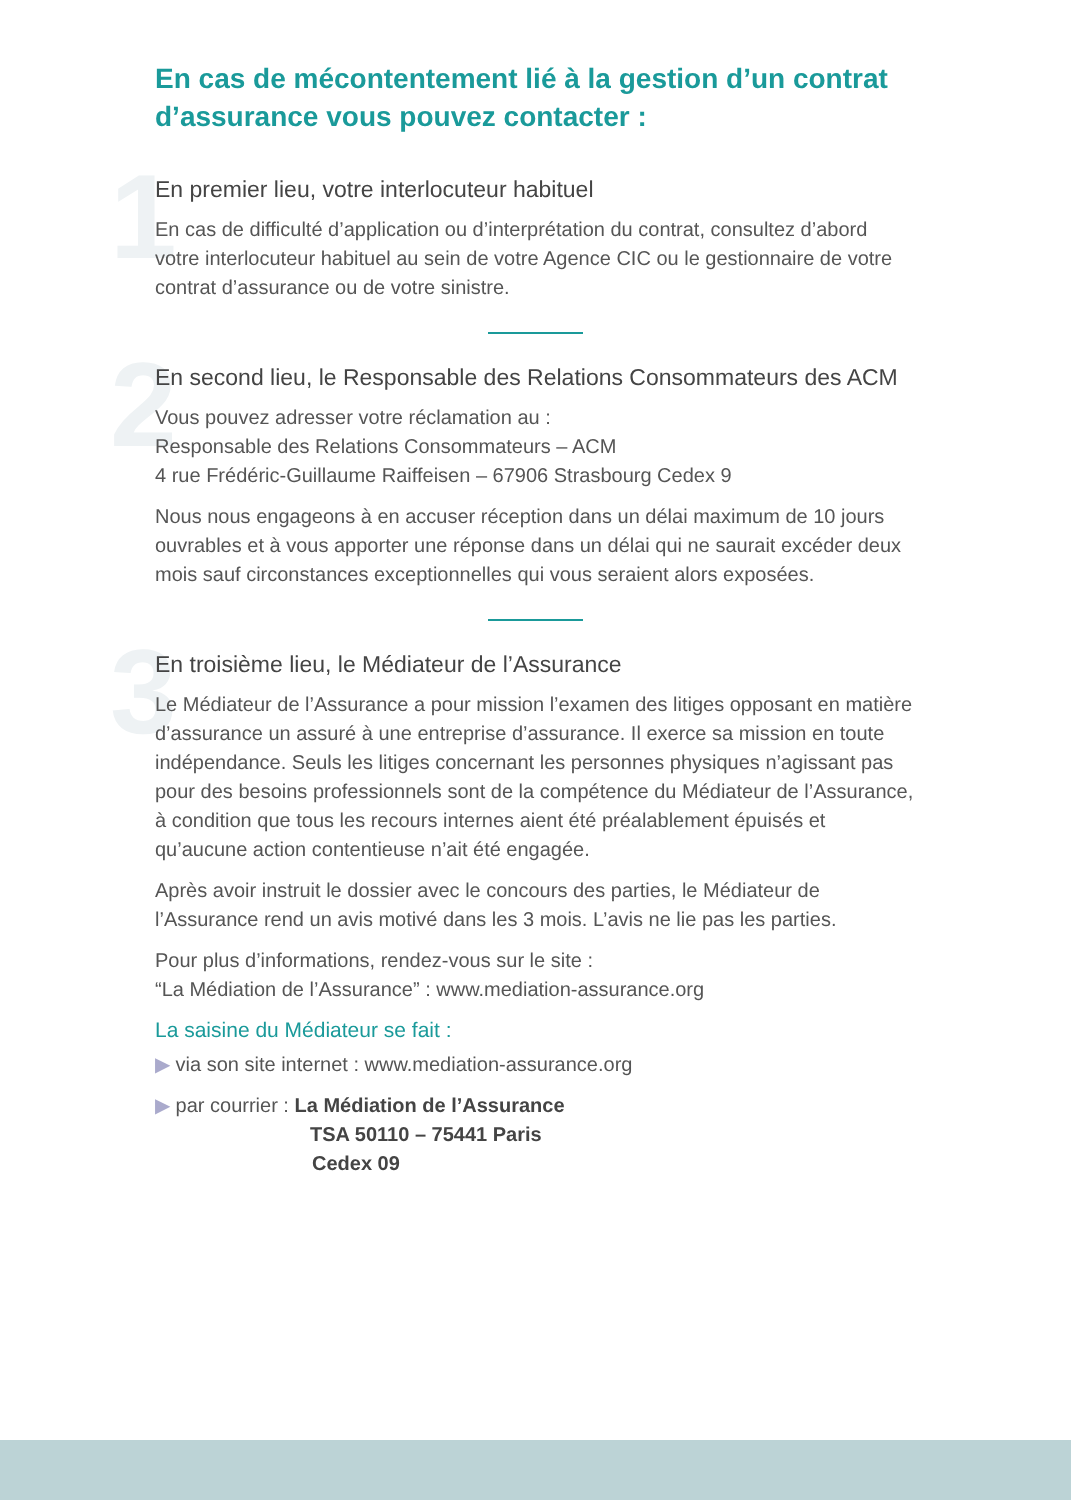En cas de mécontentement lié à la gestion d’un contrat d’assurance vous pouvez contacter :
1
En premier lieu, votre interlocuteur habituel
En cas de difficulté d’application ou d’interprétation du contrat, consultez d’abord votre interlocuteur habituel au sein de votre Agence CIC ou le gestionnaire de votre contrat d’assurance ou de votre sinistre.
2
En second lieu, le Responsable des Relations Consommateurs des ACM
Vous pouvez adresser votre réclamation au :
Responsable des Relations Consommateurs – ACM
4 rue Frédéric-Guillaume Raiffeisen – 67906 Strasbourg Cedex 9
Nous nous engageons à en accuser réception dans un délai maximum de 10 jours ouvrables et à vous apporter une réponse dans un délai qui ne saurait excéder deux mois sauf circonstances exceptionnelles qui vous seraient alors exposées.
3
En troisième lieu, le Médiateur de l’Assurance
Le Médiateur de l’Assurance a pour mission l’examen des litiges opposant en matière d’assurance un assuré à une entreprise d’assurance. Il exerce sa mission en toute indépendance. Seuls les litiges concernant les personnes physiques n’agissant pas pour des besoins professionnels sont de la compétence du Médiateur de l’Assurance, à condition que tous les recours internes aient été préalablement épuisés et qu’aucune action contentieuse n’ait été engagée.
Après avoir instruit le dossier avec le concours des parties, le Médiateur de l’Assurance rend un avis motivé dans les 3 mois. L’avis ne lie pas les parties.
Pour plus d’informations, rendez-vous sur le site :
“La Médiation de l’Assurance” : www.mediation-assurance.org
La saisine du Médiateur se fait :
▶ via son site internet : www.mediation-assurance.org
▶ par courrier : La Médiation de l’Assurance
TSA 50110 – 75441 Paris
Cedex 09